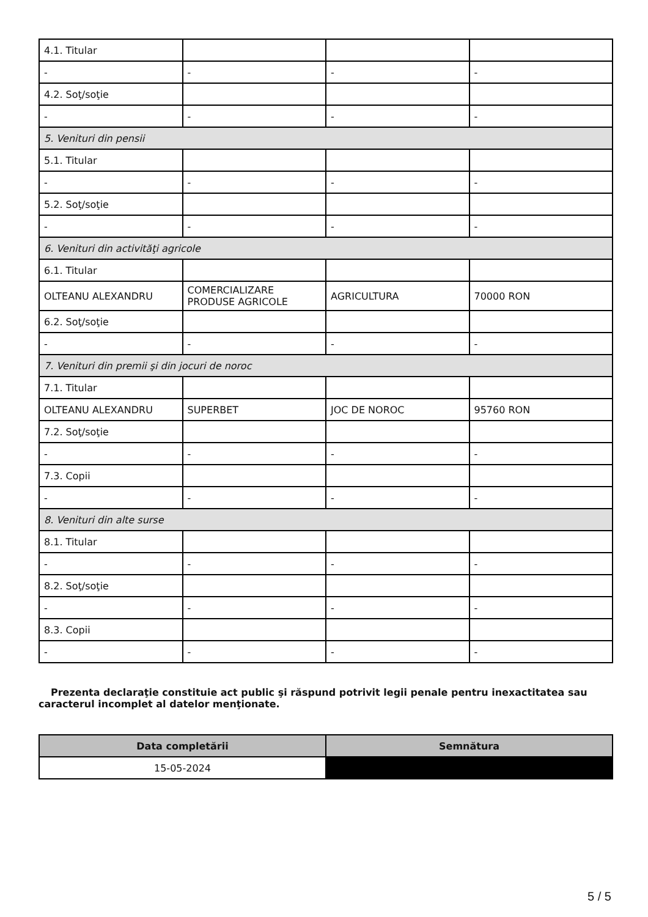| 4.1. Titular | | | |
| - | - | - | - |
| 4.2. Soţ/soţie | | | |
| - | - | - | - |
| 5. Venituri din pensii | | | |
| 5.1. Titular | | | |
| - | - | - | - |
| 5.2. Soţ/soţie | | | |
| - | - | - | - |
| 6. Venituri din activităţi agricole | | | |
| 6.1. Titular | | | |
| OLTEANU ALEXANDRU | COMERCIALIZARE PRODUSE AGRICOLE | AGRICULTURA | 70000 RON |
| 6.2. Soţ/soţie | | | |
| - | - | - | - |
| 7. Venituri din premii şi din jocuri de noroc | | | |
| 7.1. Titular | | | |
| OLTEANU ALEXANDRU | SUPERBET | JOC DE NOROC | 95760 RON |
| 7.2. Soţ/soţie | | | |
| - | - | - | - |
| 7.3. Copii | | | |
| - | - | - | - |
| 8. Venituri din alte surse | | | |
| 8.1. Titular | | | |
| - | - | - | - |
| 8.2. Soţ/soţie | | | |
| - | - | - | - |
| 8.3. Copii | | | |
| - | - | - | - |
Prezenta declaraţie constituie act public şi răspund potrivit legii penale pentru inexactitatea sau caracterul incomplet al datelor menţionate.
| Data completării | Semnătura |
| --- | --- |
| 15-05-2024 | |
5 / 5